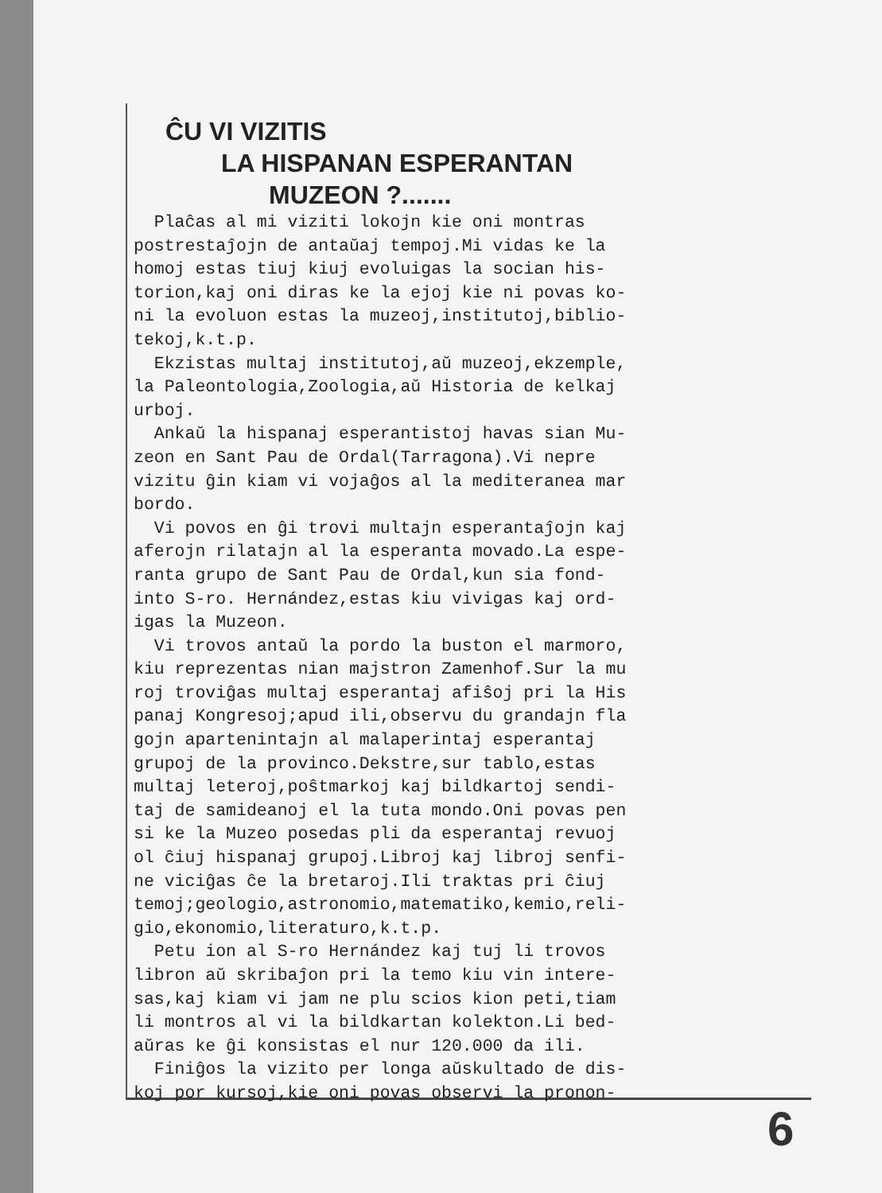ĈU VI VIZITIS
LA HISPANAN ESPERANTAN
MUZEON ?.......
Plaĉas al mi viziti lokojn kie oni montras postrestaĵojn de antaŭaj tempoj.Mi vidas ke la homoj estas tiuj kiuj evoluigas la socian his- torion,kaj oni diras ke la ejoj kie ni povas ko- ni la evoluon estas la muzeoj,institutoj,biblio- tekoj,k.t.p. Ekzistas multaj institutoj,aŭ muzeoj,ekzemple, la Paleontologia,Zoologia,aŭ Historia de kelkaj urboj. Ankaŭ la hispanaj esperantistoj havas sian Mu- zeon en Sant Pau de Ordal(Tarragona).Vi nepre vizitu ĝin kiam vi vojaĝos al la mediteranea mar bordo. Vi povos en ĝi trovi multajn esperantaĵojn kaj aferojn rilatajn al la esperanta movado.La espe- ranta grupo de Sant Pau de Ordal,kun sia fond- into S-ro. Hernández,estas kiu vivigas kaj ord- igas la Muzeon. Vi trovos antaŭ la pordo la buston el marmoro, kiu reprezentas nian majstron Zamenhof.Sur la mu roj troviĝas multaj esperantaj afiŝoj pri la His panaj Kongresoj;apud ili,observu du grandajn fla gojn apartenintajn al malaperintaj esperantaj grupoj de la provinco.Dekstre,sur tablo,estas multaj leteroj,poŝtmarkoj kaj bildkartoj sendi- taj de samideanoj el la tuta mondo.Oni povas pen si ke la Muzeo posedas pli da esperantaj revuoj ol ĉiuj hispanaj grupoj.Libroj kaj libroj senfi- ne viciĝas ĉe la bretaroj.Ili traktas pri ĉiuj temoj;geologio,astronomio,matematiko,kemio,reli- gio,ekonomio,literaturo,k.t.p. Petu ion al S-ro Hernández kaj tuj li trovos libron aŭ skribaĵon pri la temo kiu vin intere- sas,kaj kiam vi jam ne plu scios kion peti,tiam li montros al vi la bildkartan kolekton.Li bed- aŭras ke ĝi konsistas el nur 120.000 da ili. Finiĝos la vizito per longa aŭskultado de dis- koj por kursoj,kie oni povas observi la pronon-
6